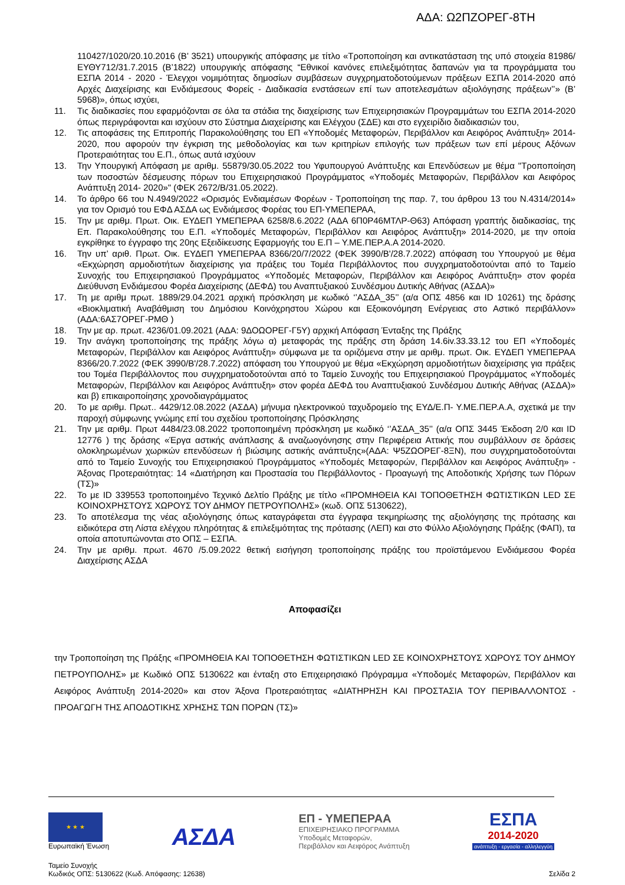ΑΔΑ: Ω2ΠΖΟΡΕΓ-8ΤΗ
110427/1020/20.10.2016 (Β’ 3521) υπουργικής απόφασης με τίτλο «Τροποποίηση και αντικατάσταση της υπό στοιχεία 81986/ΕΥΘΥ712/31.7.2015 (Β’1822) υπουργικής απόφασης “Εθνικοί κανόνες επιλεξιμότητας δαπανών για τα προγράμματα του ΕΣΠΑ 2014 - 2020 - Έλεγχοι νομιμότητας δημοσίων συμβάσεων συγχρηματοδοτούμενων πράξεων ΕΣΠΑ 2014-2020 από Αρχές Διαχείρισης και Ενδιάμεσους Φορείς - Διαδικασία ενστάσεων επί των αποτελεσμάτων αξιολόγησης πράξεων’’» (Β’ 5968)», όπως ισχύει,
11. Τις διαδικασίες που εφαρμόζονται σε όλα τα στάδια της διαχείρισης των Επιχειρησιακών Προγραμμάτων του ΕΣΠΑ 2014-2020 όπως περιγράφονται και ισχύουν στο Σύστημα Διαχείρισης και Ελέγχου (ΣΔΕ) και στο εγχειρίδιο διαδικασιών του,
12. Τις αποφάσεις της Επιτροπής Παρακολούθησης του ΕΠ «Υποδομές Μεταφορών, Περιβάλλον και Αειφόρος Ανάπτυξη» 2014-2020, που αφορούν την έγκριση της μεθοδολογίας και των κριτηρίων επιλογής των πράξεων των επί μέρους Αξόνων Προτεραιότητας του Ε.Π., όπως αυτά ισχύουν
13. Την Υπουργική Απόφαση με αριθμ. 55879/30.05.2022 του Υφυπουργού Ανάπτυξης και Επενδύσεων με θέμα "Τροποποίηση των ποσοστών δέσμευσης πόρων του Επιχειρησιακού Προγράμματος «Υποδομές Μεταφορών, Περιβάλλον και Αειφόρος Ανάπτυξη 2014- 2020»" (ΦΕΚ 2672/Β/31.05.2022).
14. Το άρθρο 66 του Ν.4949/2022 «Ορισμός Ενδιαμέσων Φορέων - Τροποποίηση της παρ. 7, του άρθρου 13 του Ν.4314/2014» για τον Ορισμό του ΕΦΔ ΑΣΔΑ ως Ενδιάμεσος Φορέας του ΕΠ-ΥΜΕΠΕΡΑΑ,
15. Την με αριθμ. Πρωτ. Οικ. ΕΥΔΕΠ ΥΜΕΠΕΡΑΑ 6258/8.6.2022 (ΑΔΑ 6Π0Ρ46ΜΤΛΡ-Θ63) Απόφαση γραπτής διαδικασίας, της Επ. Παρακολούθησης του Ε.Π. «Υποδομές Μεταφορών, Περιβάλλον και Αειφόρος Ανάπτυξη» 2014-2020, με την οποία εγκρίθηκε το έγγραφο της 20ης Εξειδίκευσης Εφαρμογής του Ε.Π – Υ.ΜΕ.ΠΕΡ.Α.Α 2014-2020.
16. Την υπ’ αριθ. Πρωτ. Οικ. ΕΥΔΕΠ ΥΜΕΠΕΡΑΑ 8366/20/7/2022 (ΦΕΚ 3990/Β'/28.7.2022) απόφαση του Υπουργού με θέμα «Εκχώρηση αρμοδιοτήτων διαχείρισης για πράξεις του Τομέα Περιβάλλοντος που συγχρηματοδοτούνται από το Ταμείο Συνοχής του Επιχειρησιακού Προγράμματος «Υποδομές Μεταφορών, Περιβάλλον και Αειφόρος Ανάπτυξη» στον φορέα Διεύθυνση Ενδιάμεσου Φορέα Διαχείρισης (ΔΕΦΔ) του Αναπτυξιακού Συνδέσμου Δυτικής Αθήνας (ΑΣΔΑ)»
17. Τη με αριθμ πρωτ. 1889/29.04.2021 αρχική πρόσκληση με κωδικό ‘’ΑΣΔΑ_35’’ (α/α ΟΠΣ 4856 και ID 10261) της δράσης «Βιοκλιματική Αναβάθμιση του Δημόσιου Κοινόχρηστου Χώρου και Εξοικονόμηση Ενέργειας στο Αστικό περιβάλλον» (ΑΔΑ:6ΑΣ7ΟΡΕΓ-ΡΜΘ )
18. Την με αρ. πρωτ. 4236/01.09.2021 (ΑΔΑ: 9ΔΟΩΟΡΕΓ-Γ5Υ) αρχική Απόφαση Ένταξης της Πράξης
19. Την ανάγκη τροποποίησης της πράξης λόγω α) μεταφοράς της πράξης στη δράση 14.6iv.33.33.12 του ΕΠ «Υποδομές Μεταφορών, Περιβάλλον και Αειφόρος Ανάπτυξη» σύμφωνα με τα οριζόμενα στην με αριθμ. πρωτ. Οικ. ΕΥΔΕΠ ΥΜΕΠΕΡΑΑ 8366/20.7.2022 (ΦΕΚ 3990/Β'/28.7.2022) απόφαση του Υπουργού με θέμα «Εκχώρηση αρμοδιοτήτων διαχείρισης για πράξεις του Τομέα Περιβάλλοντος που συγχρηματοδοτούνται από το Ταμείο Συνοχής του Επιχειρησιακού Προγράμματος «Υποδομές Μεταφορών, Περιβάλλον και Αειφόρος Ανάπτυξη» στον φορέα ΔΕΦΔ του Αναπτυξιακού Συνδέσμου Δυτικής Αθήνας (ΑΣΔΑ)» και β) επικαιροποίησης χρονοδιαγράμματος
20. Το με αριθμ. Πρωτ.. 4429/12.08.2022 (ΑΣΔΑ) μήνυμα ηλεκτρονικού ταχυδρομείο της ΕΥΔ/Ε.Π- Υ.ΜΕ.ΠΕΡ.Α.Α, σχετικά με την παροχή σύμφωνης γνώμης επί του σχεδίου τροποποίησης Πρόσκλησης
21. Την με αριθμ. Πρωτ 4484/23.08.2022 τροποποιημένη πρόσκληση με κωδικό ‘’ΑΣΔΑ_35’’ (α/α ΟΠΣ 3445 Έκδοση 2/0 και ID 12776 ) της δράσης «Έργα αστικής ανάπλασης & αναζωογόνησης στην Περιφέρεια Αττικής που συμβάλλουν σε δράσεις ολοκληρωμένων χωρικών επενδύσεων ή βιώσιμης αστικής ανάπτυξης»(ΑΔΑ: Ψ5ΖΩΟΡΕΓ-8ΞΝ), που συγχρηματοδοτούνται από το Ταμείο Συνοχής του Επιχειρησιακού Προγράμματος «Υποδομές Μεταφορών, Περιβάλλον και Αειφόρος Ανάπτυξη» - Άξονας Προτεραιότητας: 14 «Διατήρηση και Προστασία του Περιβάλλοντος - Προαγωγή της Αποδοτικής Χρήσης των Πόρων (ΤΣ)»
22. Το με ID 339553 τροποποιημένο Τεχνικό Δελτίο Πράξης με τίτλο «ΠΡΟΜΗΘΕΙΑ ΚΑΙ ΤΟΠΟΘΕΤΗΣΗ ΦΩΤΙΣΤΙΚΩΝ LED ΣΕ ΚΟΙΝΟΧΡΗΣΤΟΥΣ ΧΩΡΟΥΣ ΤΟΥ ΔΗΜΟΥ ΠΕΤΡΟΥΠΟΛΗΣ» (κωδ. ΟΠΣ 5130622),
23. Το αποτέλεσμα της νέας αξιολόγησης όπως καταγράφεται στα έγγραφα τεκμηρίωσης της αξιολόγησης της πρότασης και ειδικότερα στη Λίστα ελέγχου πληρότητας & επιλεξιμότητας της πρότασης (ΛΕΠ) και στο Φύλλο Αξιολόγησης Πράξης (ΦΑΠ), τα οποία αποτυπώνονται στο ΟΠΣ – ΕΣΠΑ.
24. Την με αριθμ. πρωτ. 4670 /5.09.2022 θετική εισήγηση τροποποίησης πράξης του προϊστάμενου Ενδιάμεσου Φορέα Διαχείρισης ΑΣΔΑ
Αποφασίζει
την Τροποποίηση της Πράξης «ΠΡΟΜΗΘΕΙΑ ΚΑΙ ΤΟΠΟΘΕΤΗΣΗ ΦΩΤΙΣΤΙΚΩΝ LED ΣΕ ΚΟΙΝΟΧΡΗΣΤΟΥΣ ΧΩΡΟΥΣ ΤΟΥ ΔΗΜΟΥ ΠΕΤΡΟΥΠΟΛΗΣ» με Κωδικό ΟΠΣ 5130622 και ένταξη στο Επιχειρησιακό Πρόγραμμα «Υποδομές Μεταφορών, Περιβάλλον και Αειφόρος Ανάπτυξη 2014-2020» και στον Άξονα Προτεραιότητας «ΔΙΑΤΗΡΗΣΗ ΚΑΙ ΠΡΟΣΤΑΣΙΑ ΤΟΥ ΠΕΡΙΒΑΛΛΟΝΤΟΣ - ΠΡΟΑΓΩΓΗ ΤΗΣ ΑΠΟΔΟΤΙΚΗΣ ΧΡΗΣΗΣ ΤΩΝ ΠΟΡΩΝ (ΤΣ)»
★ ★ ★
Ευρωπαϊκή Ένωση
ΑΣΔΑ
ΕΠ - ΥΜΕΠΕΡΑΑ
ΕΠΙΧΕΙΡΗΣΙΑΚΟ ΠΡΟΓΡΑΜΜΑ
Υποδομές Μεταφορών,
Περιβάλλον και Αειφόρος Ανάπτυξη
ΕΣΠΑ
2014-2020
ανάπτυξη - εργασία - αλληλεγγύη
Ταμείο Συνοχής
Κωδικός ΟΠΣ: 5130622 (Κωδ. Απόφασης: 12638)
Σελίδα 2